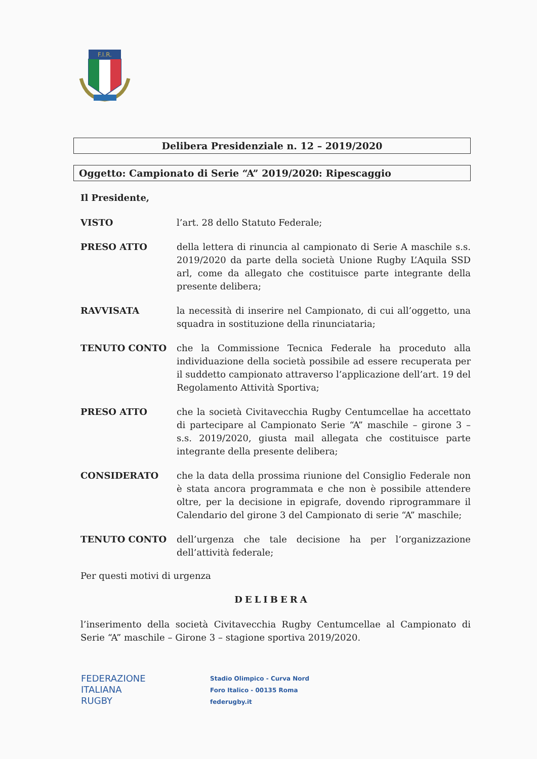F.I.R.
Delibera Presidenziale n. 12 – 2019/2020
Oggetto: Campionato di Serie “A” 2019/2020: Ripescaggio
Il Presidente,
VISTO l’art. 28 dello Statuto Federale;
PRESO ATTO della lettera di rinuncia al campionato di Serie A maschile s.s. 2019/2020 da parte della società Unione Rugby L’Aquila SSD arl, come da allegato che costituisce parte integrante della presente delibera;
RAVVISATA la necessità di inserire nel Campionato, di cui all’oggetto, una squadra in sostituzione della rinunciataria;
TENUTO CONTO che la Commissione Tecnica Federale ha proceduto alla individuazione della società possibile ad essere recuperata per il suddetto campionato attraverso l’applicazione dell’art. 19 del Regolamento Attività Sportiva;
PRESO ATTO che la società Civitavecchia Rugby Centumcellae ha accettato di partecipare al Campionato Serie “A” maschile – girone 3 – s.s. 2019/2020, giusta mail allegata che costituisce parte integrante della presente delibera;
CONSIDERATO che la data della prossima riunione del Consiglio Federale non è stata ancora programmata e che non è possibile attendere oltre, per la decisione in epigrafe, dovendo riprogrammare il Calendario del girone 3 del Campionato di serie “A” maschile;
TENUTO CONTO dell’urgenza che tale decisione ha per l’organizzazione dell’attività federale;
Per questi motivi di urgenza
DELIBERA
l’inserimento della società Civitavecchia Rugby Centumcellae al Campionato di Serie “A” maschile – Girone 3 – stagione sportiva 2019/2020.
FEDERAZIONE
ITALIANA
RUGBY
Stadio Olimpico - Curva Nord
Foro Italico - 00135 Roma
federugby.it